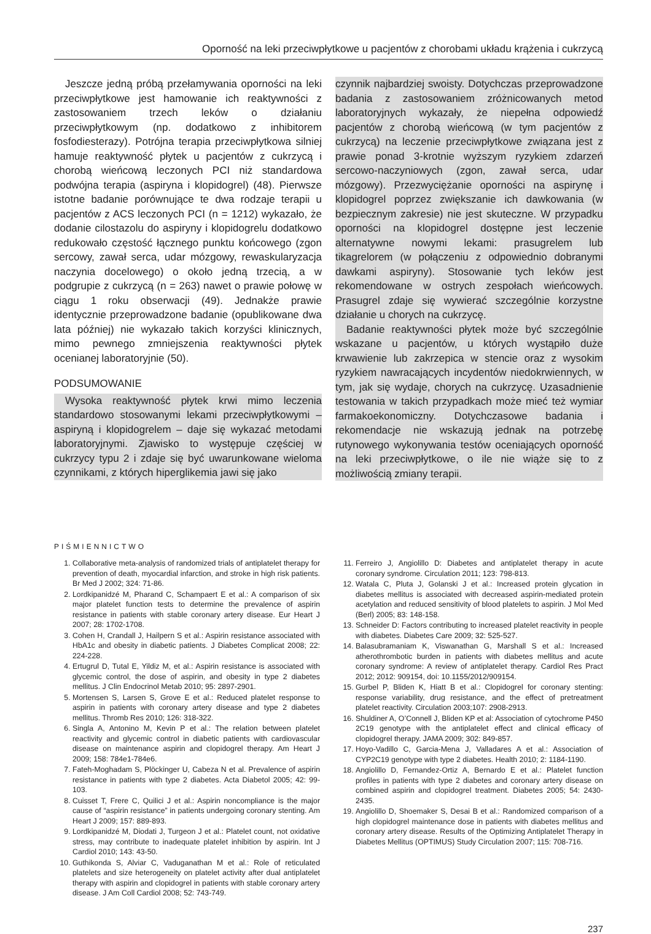Oporność na leki przeciwpłytkowe u pacjentów z chorobami układu krążenia i cukrzycą
Jeszcze jedną próbą przełamywania oporności na leki przeciwpłytkowe jest hamowanie ich reaktywności z zastosowaniem trzech leków o działaniu przeciwpłytkowym (np. dodatkowo z inhibitorem fosfodiesterazy). Potrójna terapia przeciwpłytkowa silniej hamuje reaktywność płytek u pacjentów z cukrzycą i chorobą wieńcową leczonych PCI niż standardowa podwójna terapia (aspiryna i klopidogrel) (48). Pierwsze istotne badanie porównujące te dwa rodzaje terapii u pacjentów z ACS leczonych PCI (n = 1212) wykazało, że dodanie cilostazolu do aspiryny i klopidogrelu dodatkowo redukowało częstość łącznego punktu końcowego (zgon sercowy, zawał serca, udar mózgowy, rewaskularyzacja naczynia docelowego) o około jedną trzecią, a w podgrupie z cukrzycą (n = 263) nawet o prawie połowę w ciągu 1 roku obserwacji (49). Jednakże prawie identycznie przeprowadzone badanie (opublikowane dwa lata później) nie wykazało takich korzyści klinicznych, mimo pewnego zmniejszenia reaktywności płytek ocenianej laboratoryjnie (50).
PODSUMOWANIE
Wysoka reaktywność płytek krwi mimo leczenia standardowo stosowanymi lekami przeciwpłytkowymi – aspiryną i klopidogrelem – daje się wykazać metodami laboratoryjnymi. Zjawisko to występuje częściej w cukrzycy typu 2 i zdaje się być uwarunkowane wieloma czynnikami, z których hiperglikemia jawi się jako
czynnik najbardziej swoisty. Dotychczas przeprowadzone badania z zastosowaniem zróżnicowanych metod laboratoryjnych wykazały, że niepełna odpowiedź pacjentów z chorobą wieńcową (w tym pacjentów z cukrzycą) na leczenie przeciwpłytkowe związana jest z prawie ponad 3-krotnie wyższym ryzykiem zdarzeń sercowo-naczyniowych (zgon, zawał serca, udar mózgowy). Przezwyciężanie oporności na aspirynę i klopidogrel poprzez zwiększanie ich dawkowania (w bezpiecznym zakresie) nie jest skuteczne. W przypadku oporności na klopidogrel dostępne jest leczenie alternatywne nowymi lekami: prasugrelem lub tikagrelorem (w połączeniu z odpowiednio dobranymi dawkami aspiryny). Stosowanie tych leków jest rekomendowane w ostrych zespołach wieńcowych. Prasugrel zdaje się wywierać szczególnie korzystne działanie u chorych na cukrzycę.
Badanie reaktywności płytek może być szczególnie wskazane u pacjentów, u których wystąpiło duże krwawienie lub zakrzepica w stencie oraz z wysokim ryzykiem nawracających incydentów niedokrwiennych, w tym, jak się wydaje, chorych na cukrzycę. Uzasadnienie testowania w takich przypadkach może mieć też wymiar farmakoekonomiczny. Dotychczasowe badania i rekomendacje nie wskazują jednak na potrzebę rutynowego wykonywania testów oceniających oporność na leki przeciwpłytkowe, o ile nie wiąże się to z możliwością zmiany terapii.
PIŚMIENNICTWO
1. Collaborative meta-analysis of randomized trials of antiplatelet therapy for prevention of death, myocardial infarction, and stroke in high risk patients. Br Med J 2002; 324: 71-86.
2. Lordkipanidzé M, Pharand C, Schampaert E et al.: A comparison of six major platelet function tests to determine the prevalence of aspirin resistance in patients with stable coronary artery disease. Eur Heart J 2007; 28: 1702-1708.
3. Cohen H, Crandall J, Hailpern S et al.: Aspirin resistance associated with HbA1c and obesity in diabetic patients. J Diabetes Complicat 2008; 22: 224-228.
4. Ertugrul D, Tutal E, Yildiz M, et al.: Aspirin resistance is associated with glycemic control, the dose of aspirin, and obesity in type 2 diabetes mellitus. J Clin Endocrinol Metab 2010; 95: 2897-2901.
5. Mortensen S, Larsen S, Grove E et al.: Reduced platelet response to aspirin in patients with coronary artery disease and type 2 diabetes mellitus. Thromb Res 2010; 126: 318-322.
6. Singla A, Antonino M, Kevin P et al.: The relation between platelet reactivity and glycemic control in diabetic patients with cardiovascular disease on maintenance aspirin and clopidogrel therapy. Am Heart J 2009; 158: 784e1-784e6.
7. Fateh-Moghadam S, Plöckinger U, Cabeza N et al. Prevalence of aspirin resistance in patients with type 2 diabetes. Acta Diabetol 2005; 42: 99-103.
8. Cuisset T, Frere C, Quilici J et al.: Aspirin noncompliance is the major cause of “aspirin resistance” in patients undergoing coronary stenting. Am Heart J 2009; 157: 889-893.
9. Lordkipanidzé M, Diodati J, Turgeon J et al.: Platelet count, not oxidative stress, may contribute to inadequate platelet inhibition by aspirin. Int J Cardiol 2010; 143: 43-50.
10. Guthikonda S, Alviar C, Vaduganathan M et al.: Role of reticulated platelets and size heterogeneity on platelet activity after dual antiplatelet therapy with aspirin and clopidogrel in patients with stable coronary artery disease. J Am Coll Cardiol 2008; 52: 743-749.
11. Ferreiro J, Angiolillo D: Diabetes and antiplatelet therapy in acute coronary syndrome. Circulation 2011; 123: 798-813.
12. Watala C, Pluta J, Golanski J et al.: Increased protein glycation in diabetes mellitus is associated with decreased aspirin-mediated protein acetylation and reduced sensitivity of blood platelets to aspirin. J Mol Med (Berl) 2005; 83: 148-158.
13. Schneider D: Factors contributing to increased platelet reactivity in people with diabetes. Diabetes Care 2009; 32: 525-527.
14. Balasubramaniam K, Viswanathan G, Marshall S et al.: Increased atherothrombotic burden in patients with diabetes mellitus and acute coronary syndrome: A review of antiplatelet therapy. Cardiol Res Pract 2012; 2012: 909154, doi: 10.1155/2012/909154.
15. Gurbel P, Bliden K, Hiatt B et al.: Clopidogrel for coronary stenting: response variability, drug resistance, and the effect of pretreatment platelet reactivity. Circulation 2003;107: 2908-2913.
16. Shuldiner A, O’Connell J, Bliden KP et al: Association of cytochrome P450 2C19 genotype with the antiplatelet effect and clinical efficacy of clopidogrel therapy. JAMA 2009; 302: 849-857.
17. Hoyo-Vadillo C, Garcia-Mena J, Valladares A et al.: Association of CYP2C19 genotype with type 2 diabetes. Health 2010; 2: 1184-1190.
18. Angiolillo D, Fernandez-Ortiz A, Bernardo E et al.: Platelet function profiles in patients with type 2 diabetes and coronary artery disease on combined aspirin and clopidogrel treatment. Diabetes 2005; 54: 2430-2435.
19. Angiolillo D, Shoemaker S, Desai B et al.: Randomized comparison of a high clopidogrel maintenance dose in patients with diabetes mellitus and coronary artery disease. Results of the Optimizing Antiplatelet Therapy in Diabetes Mellitus (OPTIMUS) Study Circulation 2007; 115: 708-716.
237